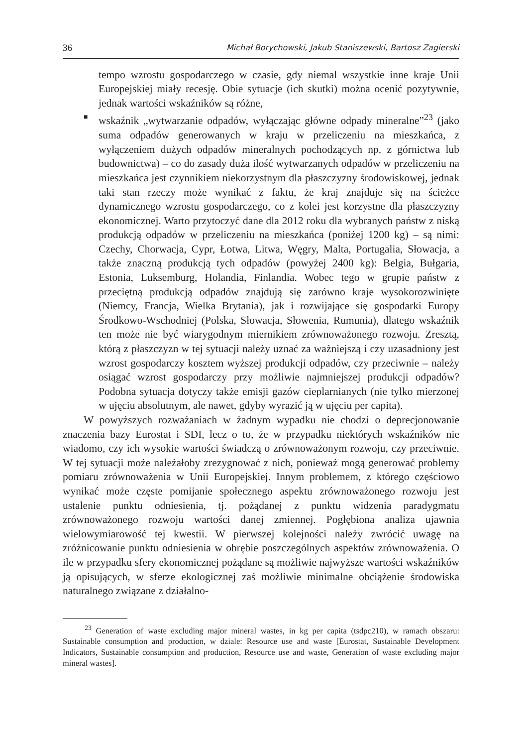36 Michał Borychowski, Jakub Staniszewski, Bartosz Zagierski
tempo wzrostu gospodarczego w czasie, gdy niemal wszystkie inne kraje Unii Europejskiej miały recesję. Obie sytuacje (ich skutki) można ocenić pozytywnie, jednak wartości wskaźników są różne,
■
wskaźnik „wytwarzanie odpadów, wyłączając główne odpady mineralne”<sup>23</sup> (jako suma odpadów generowanych w kraju w przeliczeniu na mieszkańca, z wyłączeniem dużych odpadów mineralnych pochodzących np. z górnictwa lub budownictwa) – co do zasady duża ilość wytwarzanych odpadów w przeliczeniu na mieszkańca jest czynnikiem niekorzystnym dla płaszczyzny środowiskowej, jednak taki stan rzeczy może wynikać z faktu, że kraj znajduje się na ścieżce dynamicznego wzrostu gospodarczego, co z kolei jest korzystne dla płaszczyzny ekonomicznej. Warto przytoczyć dane dla 2012 roku dla wybranych państw z niską produkcją odpadów w przeliczeniu na mieszkańca (poniżej 1200 kg) – są nimi: Czechy, Chorwacja, Cypr, Łotwa, Litwa, Węgry, Malta, Portugalia, Słowacja, a także znaczną produkcją tych odpadów (powyżej 2400 kg): Belgia, Bułgaria, Estonia, Luksemburg, Holandia, Finlandia. Wobec tego w grupie państw z przeciętną produkcją odpadów znajdują się zarówno kraje wysokorozwinięte (Niemcy, Francja, Wielka Brytania), jak i rozwijające się gospodarki Europy Środkowo-Wschodniej (Polska, Słowacja, Słowenia, Rumunia), dlatego wskaźnik ten może nie być wiarygodnym miernikiem zrównoważonego rozwoju. Zresztą, którą z płaszczyzn w tej sytuacji należy uznać za ważniejszą i czy uzasadniony jest wzrost gospodarczy kosztem wyższej produkcji odpadów, czy przeciwnie – należy osiągać wzrost gospodarczy przy możliwie najmniejszej produkcji odpadów? Podobna sytuacja dotyczy także emisji gazów cieplarnianych (nie tylko mierzonej w ujęciu absolutnym, ale nawet, gdyby wyrazić ją w ujęciu per capita).
W powyższych rozważaniach w żadnym wypadku nie chodzi o deprecjonowanie znaczenia bazy Eurostat i SDI, lecz o to, że w przypadku niektórych wskaźników nie wiadomo, czy ich wysokie wartości świadczą o zrównoważonym rozwoju, czy przeciwnie. W tej sytuacji może należałoby zrezygnować z nich, ponieważ mogą generować problemy pomiaru zrównoważenia w Unii Europejskiej. Innym problemem, z którego częściowo wynikać może częste pomijanie społecznego aspektu zrównoważonego rozwoju jest ustalenie punktu odniesienia, tj. pożądanej z punktu widzenia paradygmatu zrównoważonego rozwoju wartości danej zmiennej. Pogłębiona analiza ujawnia wielowymiarowość tej kwestii. W pierwszej kolejności należy zwrócić uwagę na zróżnicowanie punktu odniesienia w obrębie poszczególnych aspektów zrównoważenia. O ile w przypadku sfery ekonomicznej pożądane są możliwie najwyższe wartości wskaźników ją opisujących, w sferze ekologicznej zaś możliwie minimalne obciążenie środowiska naturalnego związane z działalno-
<sup>23</sup> Generation of waste excluding major mineral wastes, in kg per capita (tsdpc210), w ramach obszaru: Sustainable consumption and production, w dziale: Resource use and waste [Eurostat, Sustainable Development Indicators, Sustainable consumption and production, Resource use and waste, Generation of waste excluding major mineral wastes].